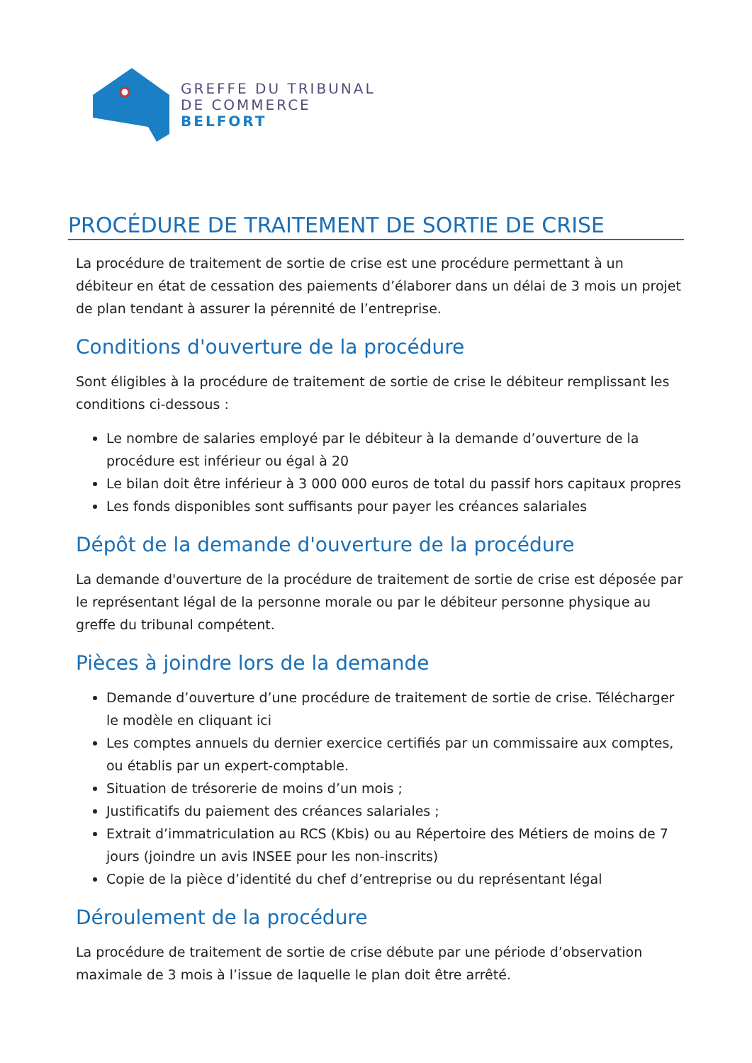GREFFE DU TRIBUNAL
DE COMMERCE
BELFORT
PROCÉDURE DE TRAITEMENT DE SORTIE DE CRISE
La procédure de traitement de sortie de crise est une procédure permettant à un débiteur en état de cessation des paiements d’élaborer dans un délai de 3 mois un projet de plan tendant à assurer la pérennité de l’entreprise.
Conditions d'ouverture de la procédure
Sont éligibles à la procédure de traitement de sortie de crise le débiteur remplissant les conditions ci-dessous :
Le nombre de salaries employé par le débiteur à la demande d’ouverture de la procédure est inférieur ou égal à 20
Le bilan doit être inférieur à 3 000 000 euros de total du passif hors capitaux propres
Les fonds disponibles sont suffisants pour payer les créances salariales
Dépôt de la demande d'ouverture de la procédure
La demande d'ouverture de la procédure de traitement de sortie de crise est déposée par le représentant légal de la personne morale ou par le débiteur personne physique au greffe du tribunal compétent.
Pièces à joindre lors de la demande
Demande d’ouverture d’une procédure de traitement de sortie de crise. Télécharger le modèle en cliquant ici
Les comptes annuels du dernier exercice certifiés par un commissaire aux comptes, ou établis par un expert-comptable.
Situation de trésorerie de moins d’un mois ;
Justificatifs du paiement des créances salariales ;
Extrait d’immatriculation au RCS (Kbis) ou au Répertoire des Métiers de moins de 7 jours (joindre un avis INSEE pour les non-inscrits)
Copie de la pièce d’identité du chef d’entreprise ou du représentant légal
Déroulement de la procédure
La procédure de traitement de sortie de crise débute par une période d’observation maximale de 3 mois à l’issue de laquelle le plan doit être arrêté.